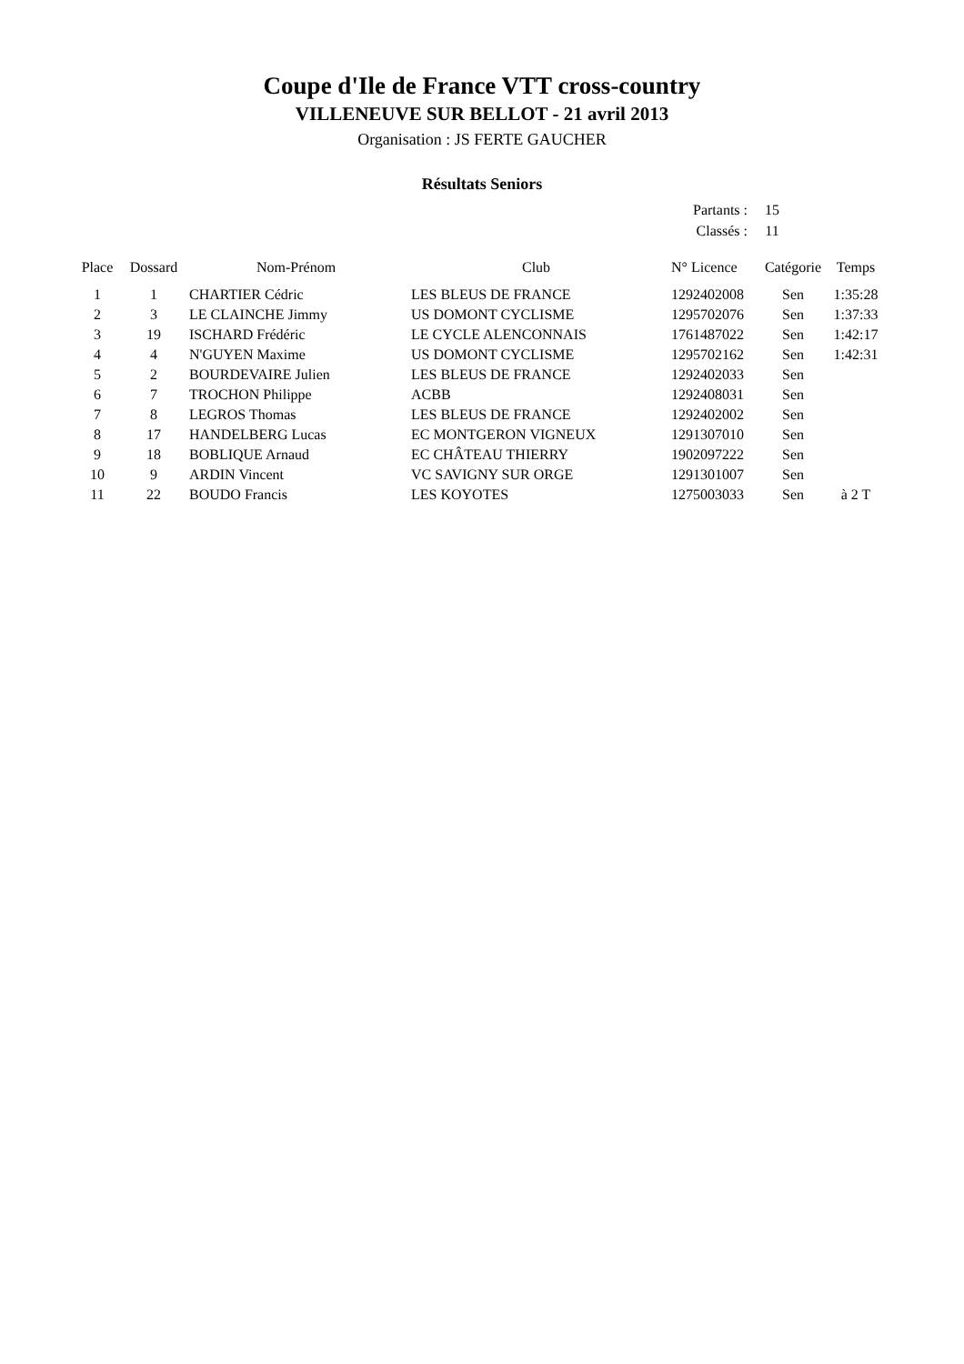Coupe d'Ile de France VTT cross-country
VILLENEUVE SUR BELLOT - 21 avril 2013
Organisation : JS FERTE GAUCHER
Résultats Seniors
Partants : 15
Classés : 11
| Place | Dossard | Nom-Prénom | Club | N° Licence | Catégorie | Temps |
| --- | --- | --- | --- | --- | --- | --- |
| 1 | 1 | CHARTIER Cédric | LES BLEUS DE FRANCE | 1292402008 | Sen | 1:35:28 |
| 2 | 3 | LE CLAINCHE Jimmy | US DOMONT CYCLISME | 1295702076 | Sen | 1:37:33 |
| 3 | 19 | ISCHARD Frédéric | LE CYCLE ALENCONNAIS | 1761487022 | Sen | 1:42:17 |
| 4 | 4 | N'GUYEN Maxime | US DOMONT CYCLISME | 1295702162 | Sen | 1:42:31 |
| 5 | 2 | BOURDEVAIRE Julien | LES BLEUS DE FRANCE | 1292402033 | Sen | |
| 6 | 7 | TROCHON Philippe | ACBB | 1292408031 | Sen | |
| 7 | 8 | LEGROS Thomas | LES BLEUS DE FRANCE | 1292402002 | Sen | |
| 8 | 17 | HANDELBERG Lucas | EC MONTGERON VIGNEUX | 1291307010 | Sen | |
| 9 | 18 | BOBLIQUE Arnaud | EC CHÂTEAU THIERRY | 1902097222 | Sen | |
| 10 | 9 | ARDIN Vincent | VC SAVIGNY SUR ORGE | 1291301007 | Sen | |
| 11 | 22 | BOUDO Francis | LES KOYOTES | 1275003033 | Sen | à 2 T |